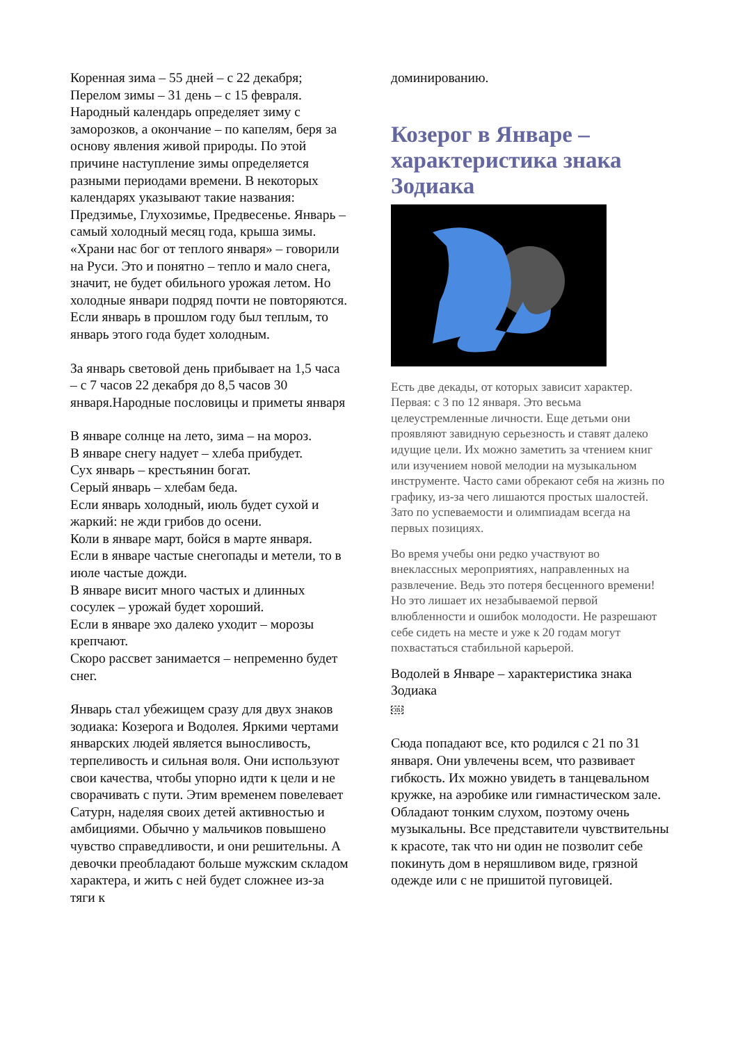Коренная зима – 55 дней – с 22 декабря;
Перелом зимы – 31 день – с 15 февраля. Народный календарь определяет зиму с заморозков, а окончание – по капелям, беря за основу явления живой природы. По этой причине наступление зимы определяется разными периодами времени. В некоторых календарях указывают такие названия: Предзимье, Глухозимье, Предвесенье. Январь – самый холодный месяц года, крыша зимы. «Храни нас бог от теплого января» – говорили на Руси. Это и понятно – тепло и мало снега, значит, не будет обильного урожая летом. Но холодные январи подряд почти не повторяются. Если январь в прошлом году был теплым, то январь этого года будет холодным.
За январь световой день прибывает на 1,5 часа – с 7 часов 22 декабря до 8,5 часов 30 января.Народные пословицы и приметы января
В январе солнце на лето, зима – на мороз.
В январе снегу надует – хлеба прибудет.
Сух январь – крестьянин богат.
Серый январь – хлебам беда.
Если январь холодный, июль будет сухой и жаркий: не жди грибов до осени.
Коли в январе март, бойся в марте января.
Если в январе частые снегопады и метели, то в июле частые дожди.
В январе висит много частых и длинных сосулек – урожай будет хороший.
Если в январе эхо далеко уходит – морозы крепчают.
Скоро рассвет занимается – непременно будет снег.
Январь стал убежищем сразу для двух знаков зодиака: Козерога и Водолея. Яркими чертами январских людей является выносливость, терпеливость и сильная воля. Они используют свои качества, чтобы упорно идти к цели и не сворачивать с пути. Этим временем повелевает Сатурн, наделяя своих детей активностью и амбициями. Обычно у мальчиков повышено чувство справедливости, и они решительны. А девочки преобладают больше мужским складом характера, и жить с ней будет сложнее из-за тяги к
доминированию.
Козерог в Январе – характеристика знака Зодиака
Есть две декады, от которых зависит характер. Первая: с 3 по 12 января. Это весьма целеустремленные личности. Еще детьми они проявляют завидную серьезность и ставят далеко идущие цели. Их можно заметить за чтением книг или изучением новой мелодии на музыкальном инструменте. Часто сами обрекают себя на жизнь по графику, из-за чего лишаются простых шалостей. Зато по успеваемости и олимпиадам всегда на первых позициях.
Во время учебы они редко участвуют во внеклассных мероприятиях, направленных на развлечение. Ведь это потеря бесценного времени! Но это лишает их незабываемой первой влюбленности и ошибок молодости. Не разрешают себе сидеть на месте и уже к 20 годам могут похвастаться стабильной карьерой.
Водолей в Январе – характеристика знака Зодиака
OBJ
Сюда попадают все, кто родился с 21 по 31 января. Они увлечены всем, что развивает гибкость. Их можно увидеть в танцевальном кружке, на аэробике или гимнастическом зале. Обладают тонким слухом, поэтому очень музыкальны. Все представители чувствительны к красоте, так что ни один не позволит себе покинуть дом в неряшливом виде, грязной одежде или с не пришитой пуговицей.